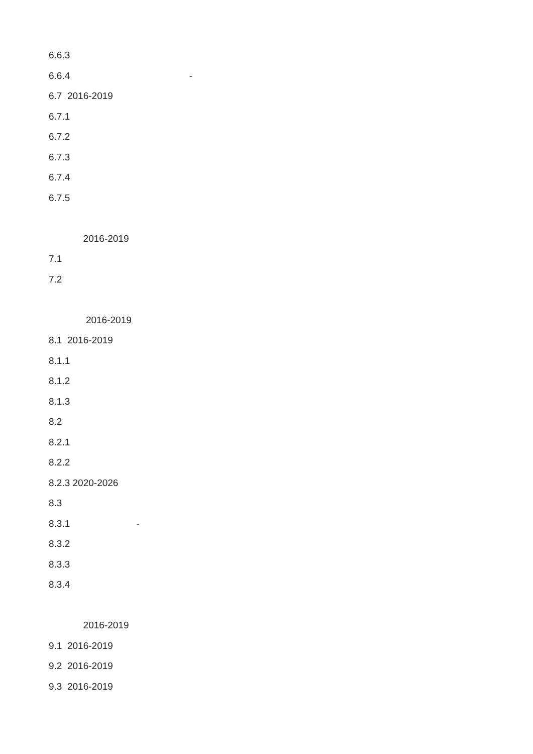6.6.3
6.6.4 -
6.7 2016-2019
6.7.1
6.7.2
6.7.3
6.7.4
6.7.5
2016-2019
7.1
7.2
2016-2019
8.1 2016-2019
8.1.1
8.1.2
8.1.3
8.2
8.2.1
8.2.2
8.2.3 2020-2026
8.3
8.3.1 -
8.3.2
8.3.3
8.3.4
2016-2019
9.1 2016-2019
9.2 2016-2019
9.3 2016-2019